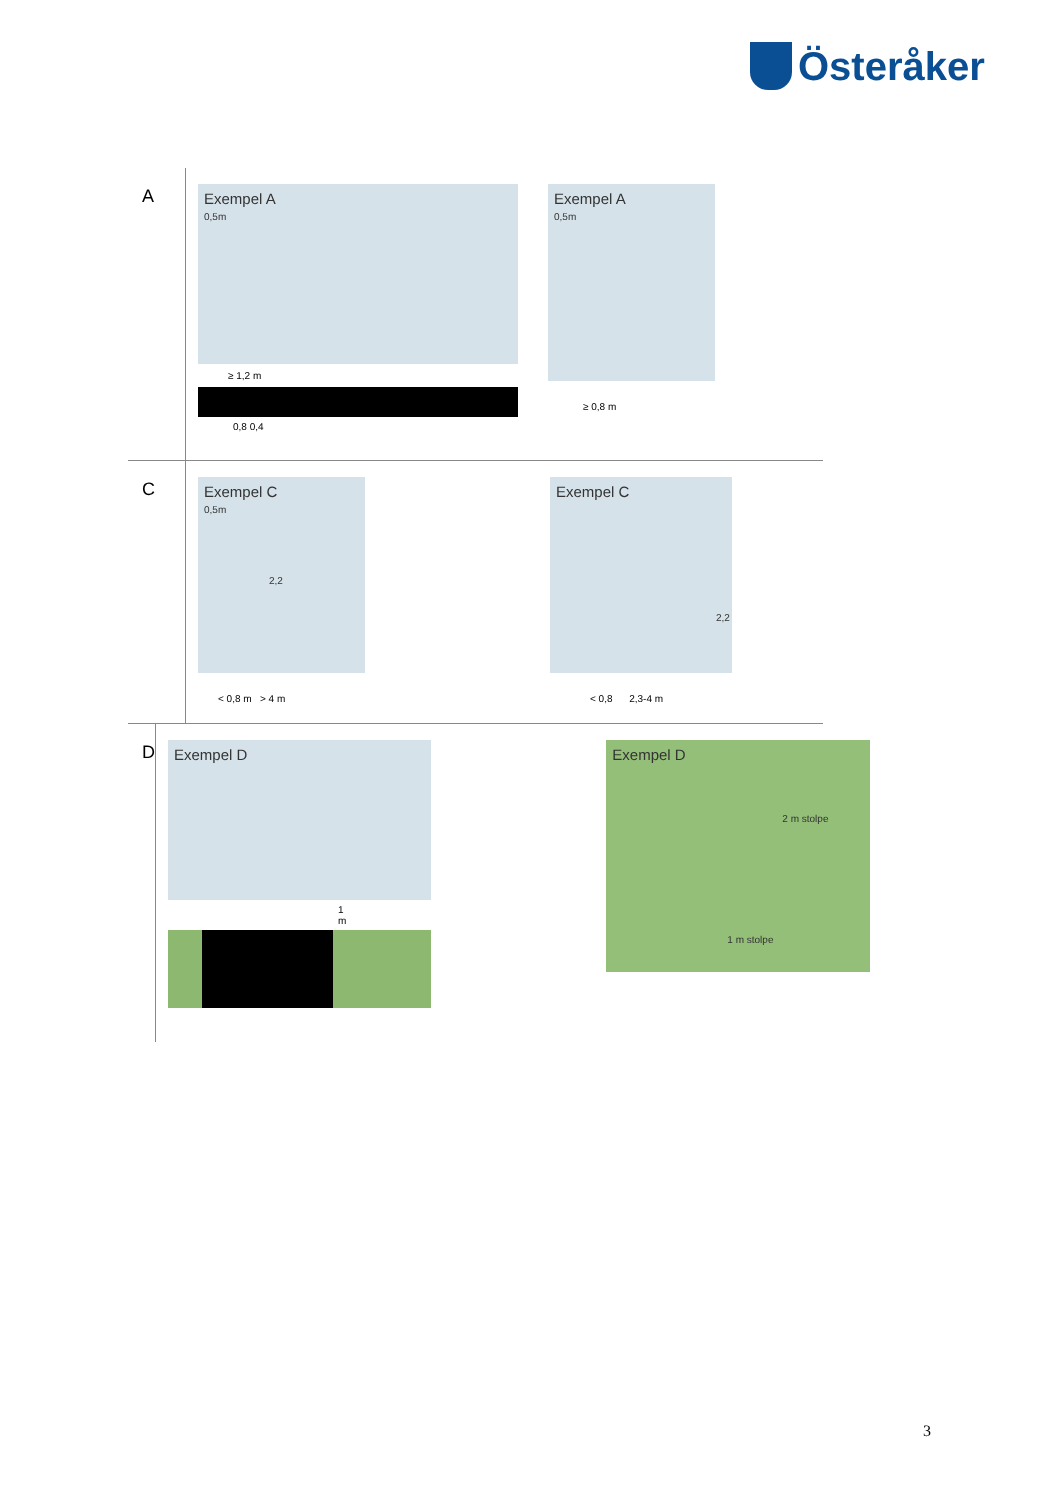Österåker
A
Exempel A
0,5m
≥ 1,2 m
0,8 0,4
Exempel A
0,5m
≥ 0,8 m
C
Exempel C
0,5m
2,2
< 0,8 m > 4 m
Exempel C
2,2
< 0,8 2,3-4 m
D
Exempel D
1 m
Exempel D
2 m stolpe
1 m stolpe
3